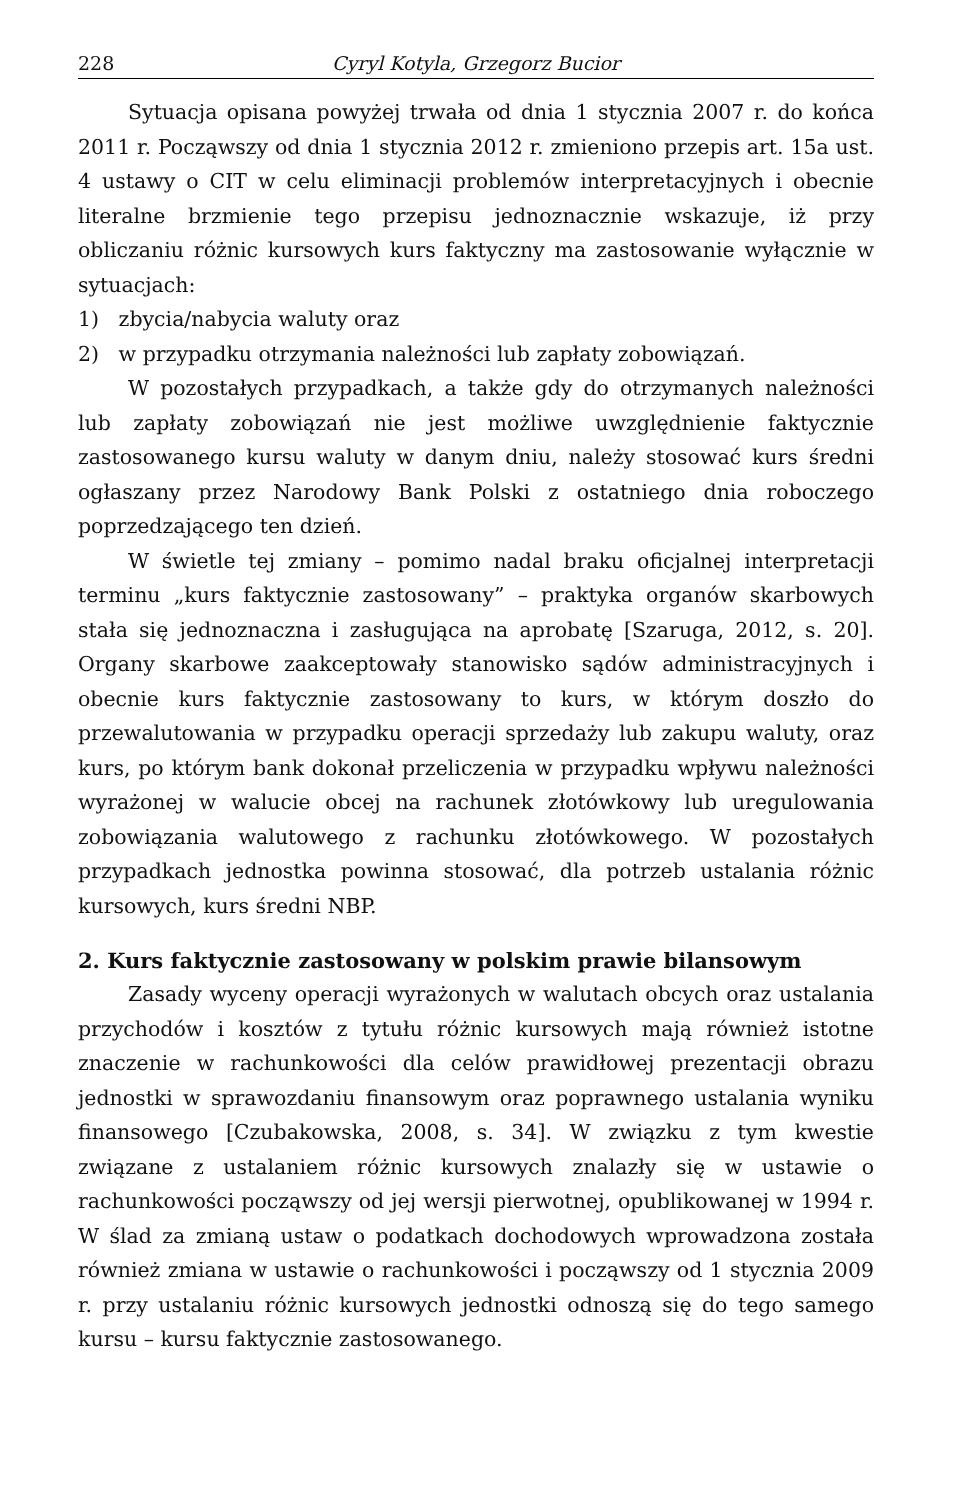228 Cyryl Kotyla, Grzegorz Bucior
Sytuacja opisana powyżej trwała od dnia 1 stycznia 2007 r. do końca 2011 r. Począwszy od dnia 1 stycznia 2012 r. zmieniono przepis art. 15a ust. 4 ustawy o CIT w celu eliminacji problemów interpretacyjnych i obecnie literalne brzmienie tego przepisu jednoznacznie wskazuje, iż przy obliczaniu różnic kursowych kurs faktyczny ma zastosowanie wyłącznie w sytuacjach:
1) zbycia/nabycia waluty oraz
2) w przypadku otrzymania należności lub zapłaty zobowiązań.
W pozostałych przypadkach, a także gdy do otrzymanych należności lub zapłaty zobowiązań nie jest możliwe uwzględnienie faktycznie zastosowanego kursu waluty w danym dniu, należy stosować kurs średni ogłaszany przez Narodowy Bank Polski z ostatniego dnia roboczego poprzedzającego ten dzień.
W świetle tej zmiany – pomimo nadal braku oficjalnej interpretacji terminu „kurs faktycznie zastosowany” – praktyka organów skarbowych stała się jednoznaczna i zasługująca na aprobatę [Szaruga, 2012, s. 20]. Organy skarbowe zaakceptowały stanowisko sądów administracyjnych i obecnie kurs faktycznie zastosowany to kurs, w którym doszło do przewalutowania w przypadku operacji sprzedaży lub zakupu waluty, oraz kurs, po którym bank dokonał przeliczenia w przypadku wpływu należności wyrażonej w walucie obcej na rachunek złotówkowy lub uregulowania zobowiązania walutowego z rachunku złotówkowego. W pozostałych przypadkach jednostka powinna stosować, dla potrzeb ustalania różnic kursowych, kurs średni NBP.
2. Kurs faktycznie zastosowany w polskim prawie bilansowym
Zasady wyceny operacji wyrażonych w walutach obcych oraz ustalania przychodów i kosztów z tytułu różnic kursowych mają również istotne znaczenie w rachunkowości dla celów prawidłowej prezentacji obrazu jednostki w sprawozdaniu finansowym oraz poprawnego ustalania wyniku finansowego [Czubakowska, 2008, s. 34]. W związku z tym kwestie związane z ustalaniem różnic kursowych znalazły się w ustawie o rachunkowości począwszy od jej wersji pierwotnej, opublikowanej w 1994 r. W ślad za zmianą ustaw o podatkach dochodowych wprowadzona została również zmiana w ustawie o rachunkowości i począwszy od 1 stycznia 2009 r. przy ustalaniu różnic kursowych jednostki odnoszą się do tego samego kursu – kursu faktycznie zastosowanego.